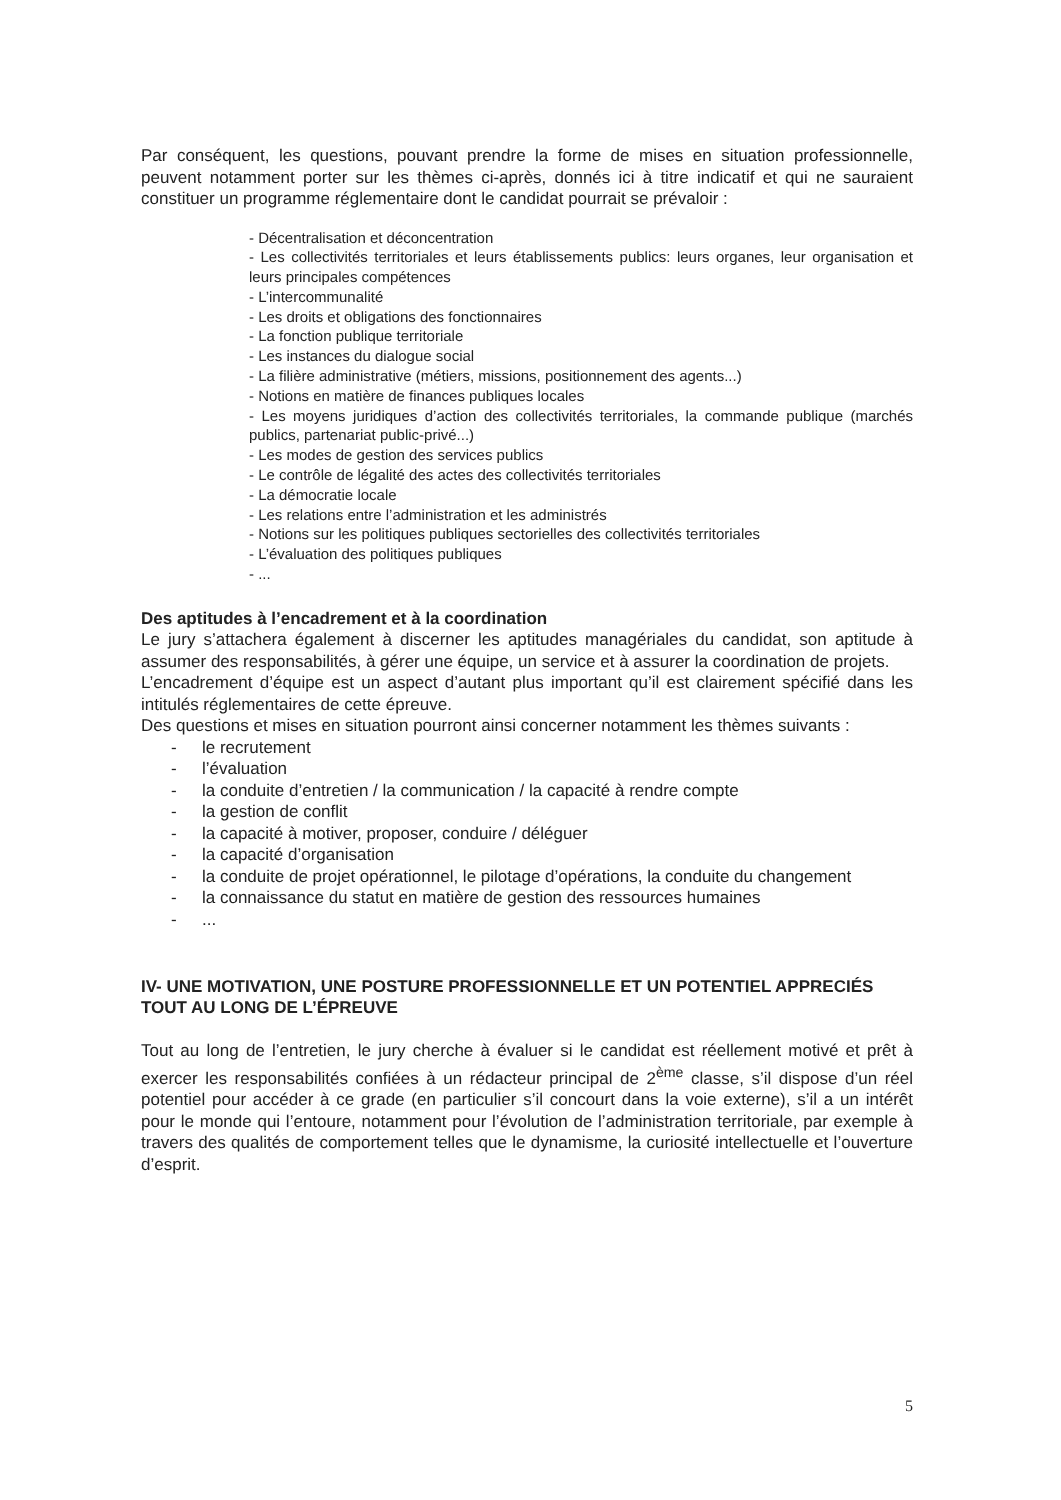Par conséquent, les questions, pouvant prendre la forme de mises en situation professionnelle, peuvent notamment porter sur les thèmes ci-après, donnés ici à titre indicatif et qui ne sauraient constituer un programme réglementaire dont le candidat pourrait se prévaloir :
- Décentralisation et déconcentration
- Les collectivités territoriales et leurs établissements publics: leurs organes, leur organisation et leurs principales compétences
- L’intercommunalité
- Les droits et obligations des fonctionnaires
- La fonction publique territoriale
- Les instances du dialogue social
- La filière administrative (métiers, missions, positionnement des agents...)
- Notions en matière de finances publiques locales
- Les moyens juridiques d’action des collectivités territoriales, la commande publique (marchés publics, partenariat public-privé...)
- Les modes de gestion des services publics
- Le contrôle de légalité des actes des collectivités territoriales
- La démocratie locale
- Les relations entre l’administration et les administrés
- Notions sur les politiques publiques sectorielles des collectivités territoriales
- L’évaluation des politiques publiques
- ...
Des aptitudes à l’encadrement et à la coordination
Le jury s’attachera également à discerner les aptitudes managériales du candidat, son aptitude à assumer des responsabilités, à gérer une équipe, un service et à assurer la coordination de projets.
L’encadrement d’équipe est un aspect d’autant plus important qu’il est clairement spécifié dans les intitulés réglementaires de cette épreuve.
Des questions et mises en situation pourront ainsi concerner notamment les thèmes suivants :
- le recrutement
- l’évaluation
- la conduite d’entretien / la communication / la capacité à rendre compte
- la gestion de conflit
- la capacité à motiver, proposer, conduire / déléguer
- la capacité d’organisation
- la conduite de projet opérationnel, le pilotage d’opérations, la conduite du changement
- la connaissance du statut en matière de gestion des ressources humaines
-...
IV- UNE MOTIVATION, UNE POSTURE PROFESSIONNELLE ET UN POTENTIEL APPRECIÉS TOUT AU LONG DE L’ÉPREUVE
Tout au long de l’entretien, le jury cherche à évaluer si le candidat est réellement motivé et prêt à exercer les responsabilités confiées à un rédacteur principal de 2<sup>ème</sup> classe, s’il dispose d’un réel potentiel pour accéder à ce grade (en particulier s’il concourt dans la voie externe), s’il a un intérêt pour le monde qui l’entoure, notamment pour l’évolution de l’administration territoriale, par exemple à travers des qualités de comportement telles que le dynamisme, la curiosité intellectuelle et l’ouverture d’esprit.
5